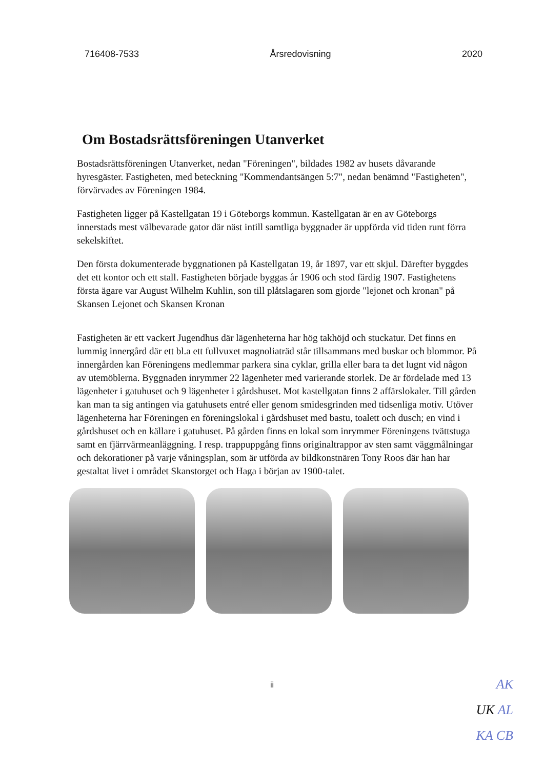716408-7533 Årsredovisning 2020
Om Bostadsrättsföreningen Utanverket
Bostadsrättsföreningen Utanverket, nedan "Föreningen", bildades 1982 av husets dåvarande hyresgäster. Fastigheten, med beteckning "Kommendantsängen 5:7", nedan benämnd "Fastigheten", förvärvades av Föreningen 1984.
Fastigheten ligger på Kastellgatan 19 i Göteborgs kommun. Kastellgatan är en av Göteborgs innerstads mest välbevarade gator där näst intill samtliga byggnader är uppförda vid tiden runt förra sekelskiftet.
Den första dokumenterade byggnationen på Kastellgatan 19, år 1897, var ett skjul. Därefter byggdes det ett kontor och ett stall. Fastigheten började byggas år 1906 och stod färdig 1907. Fastighetens första ägare var August Wilhelm Kuhlin, son till plåtslagaren som gjorde "lejonet och kronan" på Skansen Lejonet och Skansen Kronan
Fastigheten är ett vackert Jugendhus där lägenheterna har hög takhöjd och stuckatur. Det finns en lummig innergård där ett bl.a ett fullvuxet magnoliaträd står tillsammans med buskar och blommor. På innergården kan Föreningens medlemmar parkera sina cyklar, grilla eller bara ta det lugnt vid någon av utemöblerna. Byggnaden inrymmer 22 lägenheter med varierande storlek. De är fördelade med 13 lägenheter i gatuhuset och 9 lägenheter i gårdshuset. Mot kastellgatan finns 2 affärslokaler. Till gården kan man ta sig antingen via gatuhusets entré eller genom smidesgrinden med tidsenliga motiv. Utöver lägenheterna har Föreningen en föreningslokal i gårdshuset med bastu, toalett och dusch; en vind i gårdshuset och en källare i gatuhuset. På gården finns en lokal som inrymmer Föreningens tvättstuga samt en fjärrvärmeanläggning. I resp. trappuppgång finns originaltrappor av sten samt väggmålningar och dekorationer på varje våningsplan, som är utförda av bildkonstnären Tony Roos där han har gestaltat livet i området Skanstorget och Haga i början av 1900-talet.
ii
AK
UK AL
KA CB